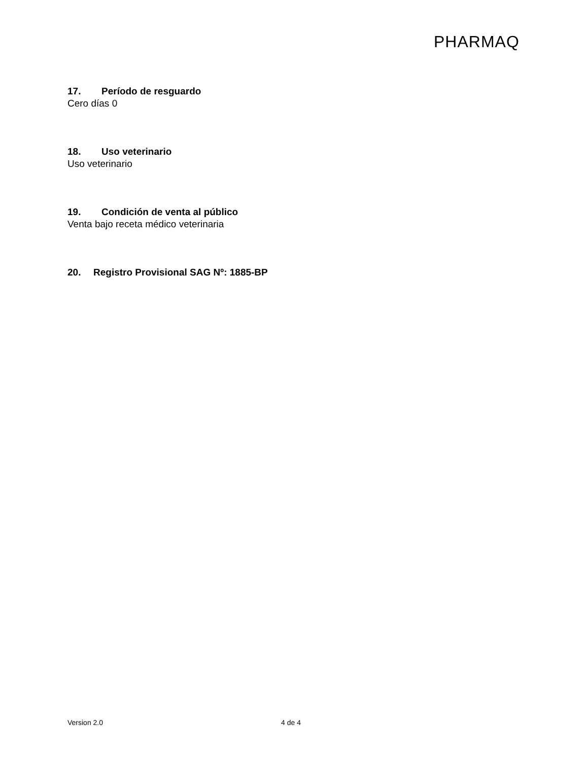PHARMAQ
17. Período de resguardo
Cero días 0
18. Uso veterinario
Uso veterinario
19. Condición de venta al público
Venta bajo receta médico veterinaria
20. Registro Provisional SAG Nº: 1885-BP
Version 2.0 4 de 4